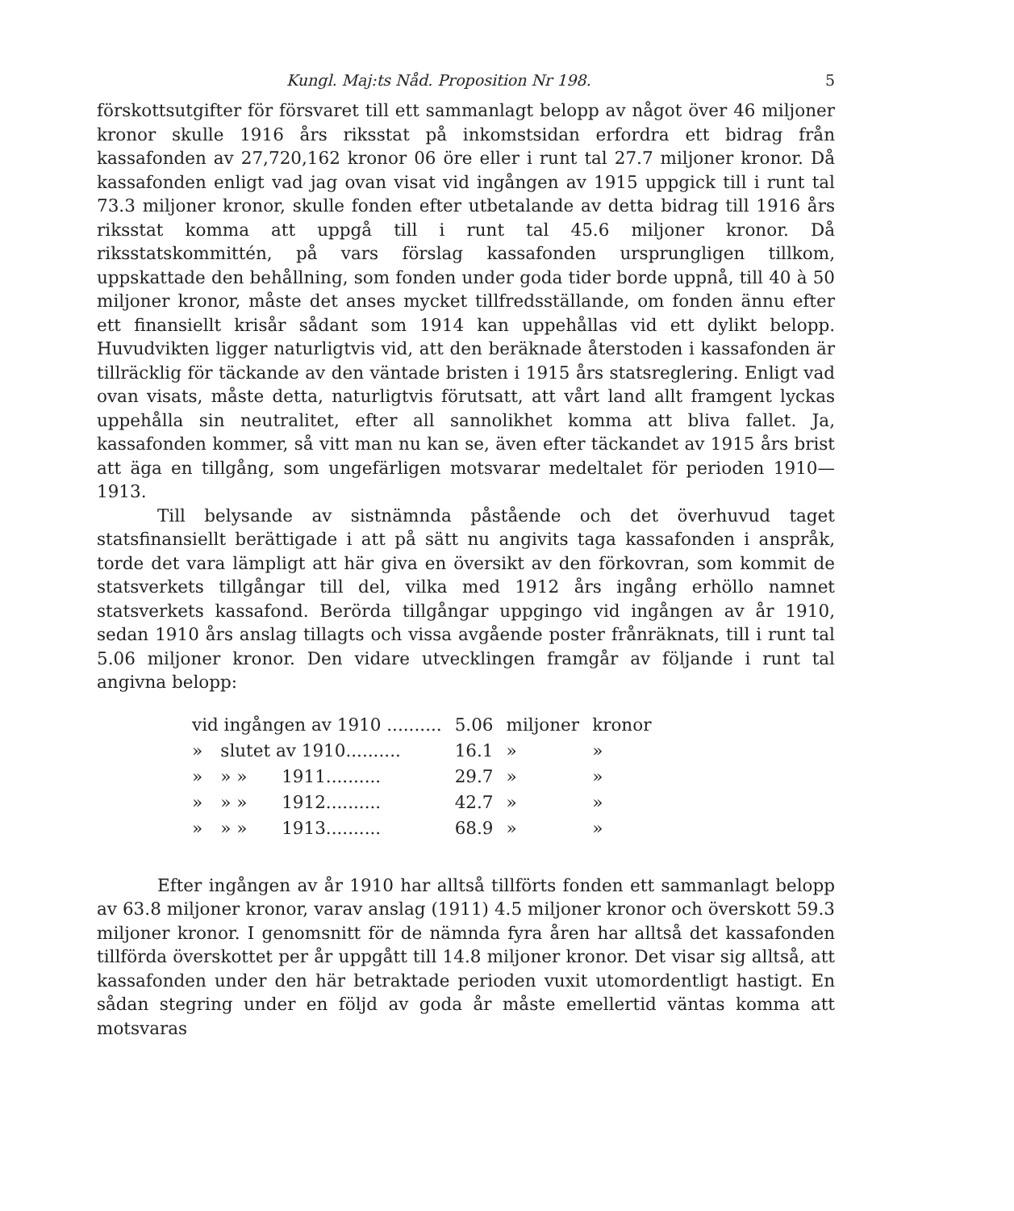Kungl. Maj:ts Nåd. Proposition Nr 198. 5
förskottsutgifter för försvaret till ett sammanlagt belopp av något över 46 miljoner kronor skulle 1916 års riksstat på inkomstsidan erfordra ett bidrag från kassafonden av 27,720,162 kronor 06 öre eller i runt tal 27.7 miljoner kronor. Då kassafonden enligt vad jag ovan visat vid ingången av 1915 uppgick till i runt tal 73.3 miljoner kronor, skulle fonden efter utbetalande av detta bidrag till 1916 års riksstat komma att uppgå till i runt tal 45.6 miljoner kronor. Då riksstatskommittén, på vars förslag kassafonden ursprungligen tillkom, uppskattade den behållning, som fonden under goda tider borde uppnå, till 40 à 50 miljoner kronor, måste det anses mycket tillfredsställande, om fonden ännu efter ett finansiellt krisår sådant som 1914 kan uppehållas vid ett dylikt belopp. Huvudvikten ligger naturligtvis vid, att den beräknade återstoden i kassafonden är tillräcklig för täckande av den väntade bristen i 1915 års statsreglering. Enligt vad ovan visats, måste detta, naturligtvis förutsatt, att vårt land allt framgent lyckas uppehålla sin neutralitet, efter all sannolikhet komma att bliva fallet. Ja, kassafonden kommer, så vitt man nu kan se, även efter täckandet av 1915 års brist att äga en tillgång, som ungefärligen motsvarar medeltalet för perioden 1910—1913.
Till belysande av sistnämnda påstående och det överhuvud taget statsfinansiellt berättigade i att på sätt nu angivits taga kassafonden i anspråk, torde det vara lämpligt att här giva en översikt av den förkovran, som kommit de statsverkets tillgångar till del, vilka med 1912 års ingång erhöllo namnet statsverkets kassafond. Berörda tillgångar uppgingo vid ingången av år 1910, sedan 1910 års anslag tillagts och vissa avgående poster frånräknats, till i runt tal 5.06 miljoner kronor. Den vidare utvecklingen framgår av följande i runt tal angivna belopp:
| vid ingången av 1910 .......... | | | 5.06 | miljoner | kronor |
| » | slutet av 1910.......... | | 16.1 | » | » |
| » | » » | 1911.......... | 29.7 | » | » |
| » | » » | 1912.......... | 42.7 | » | » |
| » | » » | 1913.......... | 68.9 | » | » |
Efter ingången av år 1910 har alltså tillförts fonden ett sammanlagt belopp av 63.8 miljoner kronor, varav anslag (1911) 4.5 miljoner kronor och överskott 59.3 miljoner kronor. I genomsnitt för de nämnda fyra åren har alltså det kassafonden tillförda överskottet per år uppgått till 14.8 miljoner kronor. Det visar sig alltså, att kassafonden under den här betraktade perioden vuxit utomordentligt hastigt. En sådan stegring under en följd av goda år måste emellertid väntas komma att motsvaras